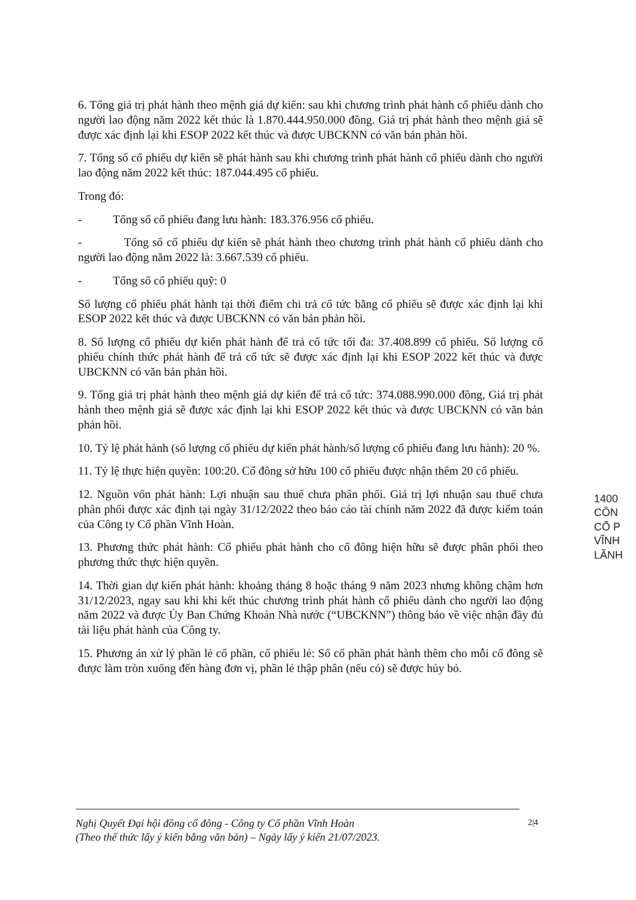6. Tổng giá trị phát hành theo mệnh giá dự kiến: sau khi chương trình phát hành cổ phiếu dành cho người lao động năm 2022 kết thúc là 1.870.444.950.000 đồng. Giá trị phát hành theo mệnh giá sẽ được xác định lại khi ESOP 2022 kết thúc và được UBCKNN có văn bản phản hồi.
7. Tổng số cổ phiếu dự kiến sẽ phát hành sau khi chương trình phát hành cổ phiếu dành cho người lao động năm 2022 kết thúc: 187.044.495 cổ phiếu.
Trong đó:
- Tổng số cổ phiếu đang lưu hành: 183.376.956 cổ phiếu.
- Tổng số cổ phiếu dự kiến sẽ phát hành theo chương trình phát hành cổ phiếu dành cho người lao động năm 2022 là: 3.667.539 cổ phiếu.
- Tổng số cổ phiếu quỹ: 0
Số lượng cổ phiếu phát hành tại thời điểm chi trả cổ tức bằng cổ phiếu sẽ được xác định lại khi ESOP 2022 kết thúc và được UBCKNN có văn bản phản hồi.
8. Số lượng cổ phiếu dự kiến phát hành để trả cổ tức tối đa: 37.408.899 cổ phiếu. Số lượng cổ phiếu chính thức phát hành để trả cổ tức sẽ được xác định lại khi ESOP 2022 kết thúc và được UBCKNN có văn bản phản hồi.
9. Tổng giá trị phát hành theo mệnh giá dự kiến để trả cổ tức: 374.088.990.000 đồng, Giá trị phát hành theo mệnh giá sẽ được xác định lại khi ESOP 2022 kết thúc và được UBCKNN có văn bản phản hồi.
10. Tỷ lệ phát hành (số lượng cổ phiếu dự kiến phát hành/số lượng cổ phiếu đang lưu hành): 20 %.
11. Tỷ lệ thực hiện quyền: 100:20. Cổ đông sở hữu 100 cổ phiếu được nhận thêm 20 cổ phiếu.
12. Nguồn vốn phát hành: Lợi nhuận sau thuế chưa phân phối. Giá trị lợi nhuận sau thuế chưa phân phối được xác định tại ngày 31/12/2022 theo báo cáo tài chính năm 2022 đã được kiểm toán của Công ty Cổ phần Vĩnh Hoàn.
13. Phương thức phát hành: Cổ phiếu phát hành cho cổ đông hiện hữu sẽ được phân phối theo phương thức thực hiện quyền.
14. Thời gian dự kiến phát hành: khoảng tháng 8 hoặc tháng 9 năm 2023 nhưng không chậm hơn 31/12/2023, ngay sau khi khi kết thúc chương trình phát hành cổ phiếu dành cho người lao động năm 2022 và được Ủy Ban Chứng Khoán Nhà nước (“UBCKNN”) thông báo về việc nhận đầy đủ tài liệu phát hành của Công ty.
15. Phương án xử lý phần lẻ cổ phần, cổ phiếu lẻ: Số cổ phần phát hành thêm cho mỗi cổ đông sẽ được làm tròn xuống đến hàng đơn vị, phần lẻ thập phân (nếu có) sẽ được hủy bỏ.
1400
CÔN
CỔ P
VĨNH
LÃNH
Nghị Quyết Đại hội đồng cổ đông - Công ty Cổ phần Vĩnh Hoàn
(Theo thể thức lấy ý kiến bằng văn bản) – Ngày lấy ý kiến 21/07/2023.
2|4